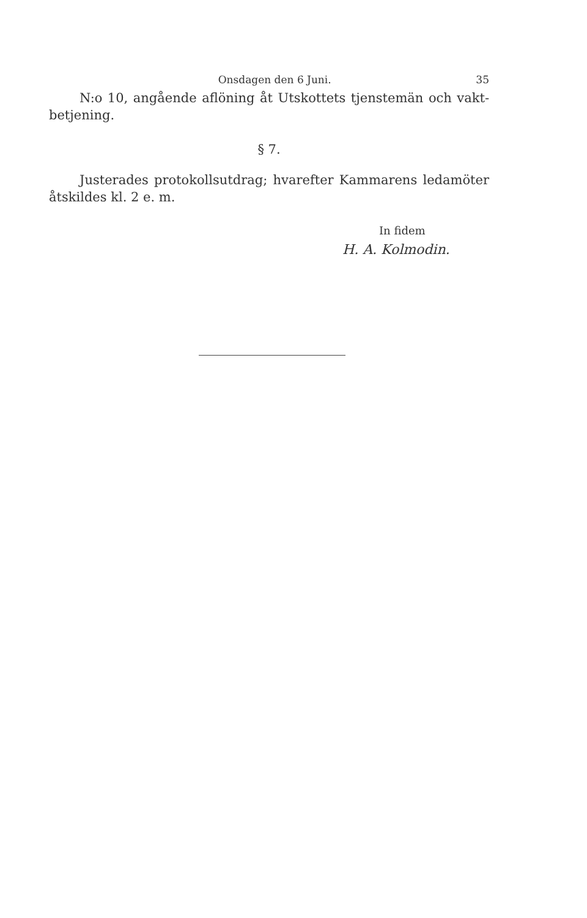Onsdagen den 6 Juni. 35
N:o 10, angående aflöning åt Utskottets tjenstemän och vakt-betjening.
§ 7.
Justerades protokollsutdrag; hvarefter Kammarens ledamöter åtskildes kl. 2 e. m.
In fidem
H. A. Kolmodin.